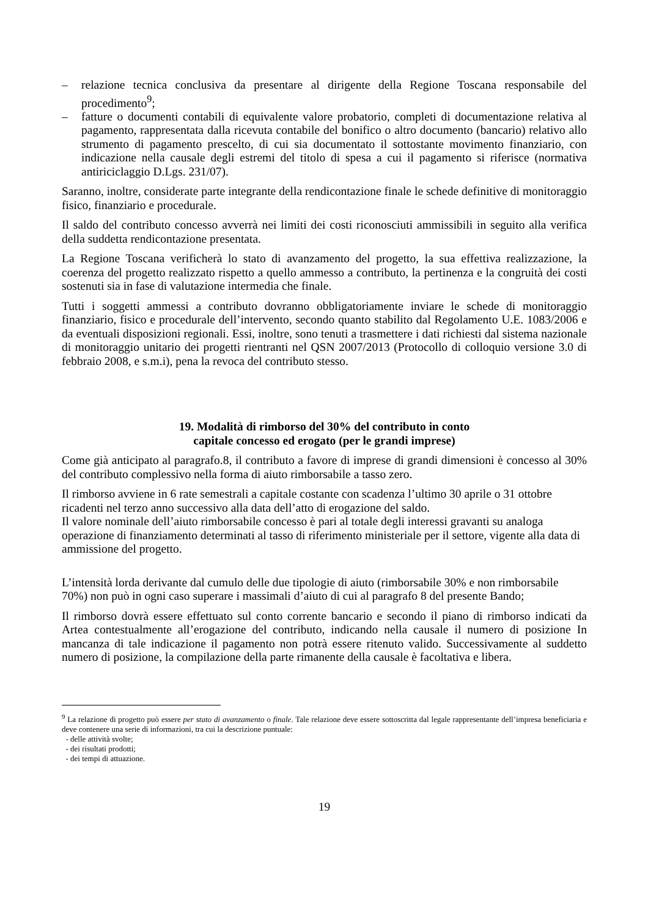– relazione tecnica conclusiva da presentare al dirigente della Regione Toscana responsabile del procedimento<sup>9</sup>;
– fatture o documenti contabili di equivalente valore probatorio, completi di documentazione relativa al pagamento, rappresentata dalla ricevuta contabile del bonifico o altro documento (bancario) relativo allo strumento di pagamento prescelto, di cui sia documentato il sottostante movimento finanziario, con indicazione nella causale degli estremi del titolo di spesa a cui il pagamento si riferisce (normativa antiriciclaggio D.Lgs. 231/07).
Saranno, inoltre, considerate parte integrante della rendicontazione finale le schede definitive di monitoraggio fisico, finanziario e procedurale.
Il saldo del contributo concesso avverrà nei limiti dei costi riconosciuti ammissibili in seguito alla verifica della suddetta rendicontazione presentata.
La Regione Toscana verificherà lo stato di avanzamento del progetto, la sua effettiva realizzazione, la coerenza del progetto realizzato rispetto a quello ammesso a contributo, la pertinenza e la congruità dei costi sostenuti sia in fase di valutazione intermedia che finale.
Tutti i soggetti ammessi a contributo dovranno obbligatoriamente inviare le schede di monitoraggio finanziario, fisico e procedurale dell’intervento, secondo quanto stabilito dal Regolamento U.E. 1083/2006 e da eventuali disposizioni regionali. Essi, inoltre, sono tenuti a trasmettere i dati richiesti dal sistema nazionale di monitoraggio unitario dei progetti rientranti nel QSN 2007/2013 (Protocollo di colloquio versione 3.0 di febbraio 2008, e s.m.i), pena la revoca del contributo stesso.
19. Modalità di rimborso del 30% del contributo in conto
capitale concesso ed erogato (per le grandi imprese)
Come già anticipato al paragrafo.8, il contributo a favore di imprese di grandi dimensioni è concesso al 30% del contributo complessivo nella forma di aiuto rimborsabile a tasso zero.
Il rimborso avviene in 6 rate semestrali a capitale costante con scadenza l’ultimo 30 aprile o 31 ottobre ricadenti nel terzo anno successivo alla data dell’atto di erogazione del saldo.
Il valore nominale dell’aiuto rimborsabile concesso è pari al totale degli interessi gravanti su analoga operazione di finanziamento determinati al tasso di riferimento ministeriale per il settore, vigente alla data di ammissione del progetto.
L’intensità lorda derivante dal cumulo delle due tipologie di aiuto (rimborsabile 30% e non rimborsabile 70%) non può in ogni caso superare i massimali d’aiuto di cui al paragrafo 8 del presente Bando;
Il rimborso dovrà essere effettuato sul conto corrente bancario e secondo il piano di rimborso indicati da Artea contestualmente all’erogazione del contributo, indicando nella causale il numero di posizione In mancanza di tale indicazione il pagamento non potrà essere ritenuto valido. Successivamente al suddetto numero di posizione, la compilazione della parte rimanente della causale è facoltativa e libera.
<sup>9</sup> La relazione di progetto può essere per stato di avanzamento o finale. Tale relazione deve essere sottoscritta dal legale rappresentante dell’impresa beneficiaria e deve contenere una serie di informazioni, tra cui la descrizione puntuale:
- delle attività svolte;
- dei risultati prodotti;
- dei tempi di attuazione.
19